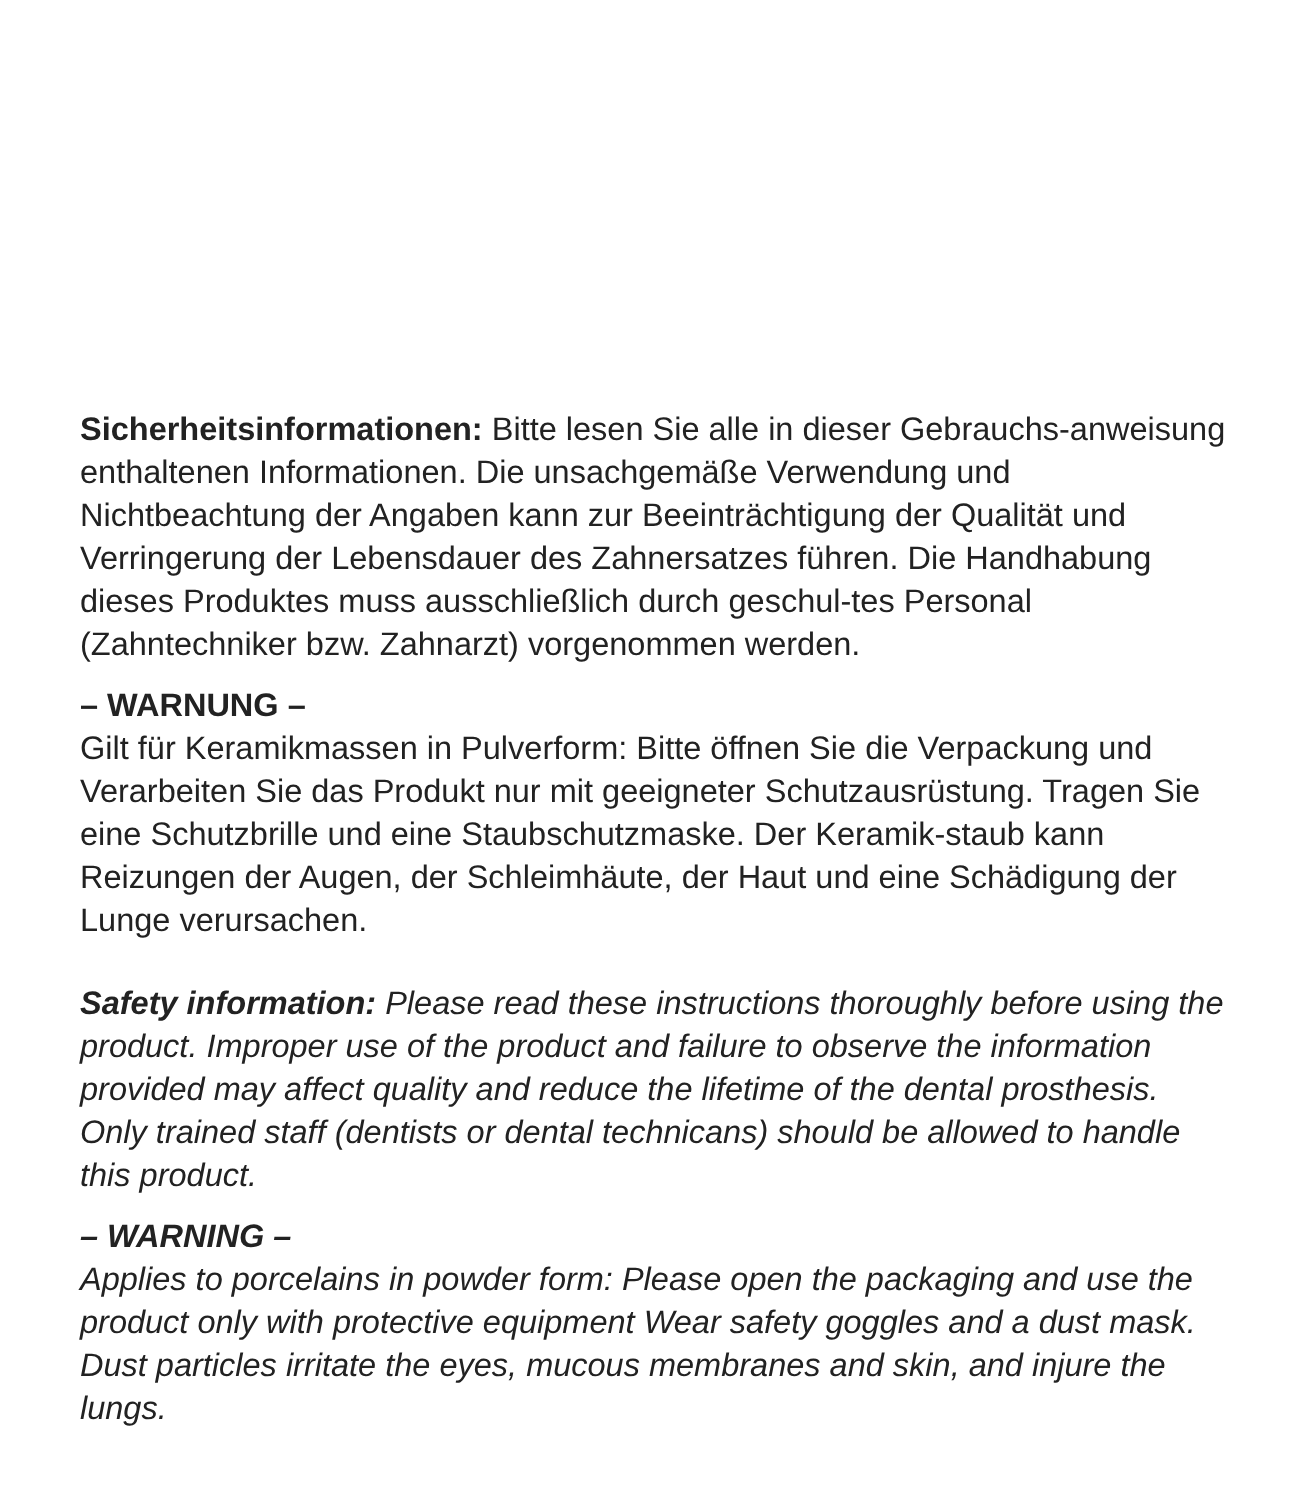Sicherheitsinformationen: Bitte lesen Sie alle in dieser Gebrauchs-anweisung enthaltenen Informationen. Die unsachgemäße Verwendung und Nichtbeachtung der Angaben kann zur Beeinträchtigung der Qualität und Verringerung der Lebensdauer des Zahnersatzes führen. Die Handhabung dieses Produktes muss ausschließlich durch geschul-tes Personal (Zahntechniker bzw. Zahnarzt) vorgenommen werden.
– WARNUNG –
Gilt für Keramikmassen in Pulverform: Bitte öffnen Sie die Verpackung und Verarbeiten Sie das Produkt nur mit geeigneter Schutzausrüstung. Tragen Sie eine Schutzbrille und eine Staubschutzmaske. Der Keramik-staub kann Reizungen der Augen, der Schleimhäute, der Haut und eine Schädigung der Lunge verursachen.
Safety information: Please read these instructions thoroughly before using the product. Improper use of the product and failure to observe the information provided may affect quality and reduce the lifetime of the dental prosthesis. Only trained staff (dentists or dental technicans) should be allowed to handle this product.
– WARNING –
Applies to porcelains in powder form: Please open the packaging and use the product only with protective equipment Wear safety goggles and a dust mask. Dust particles irritate the eyes, mucous membranes and skin, and injure the lungs.